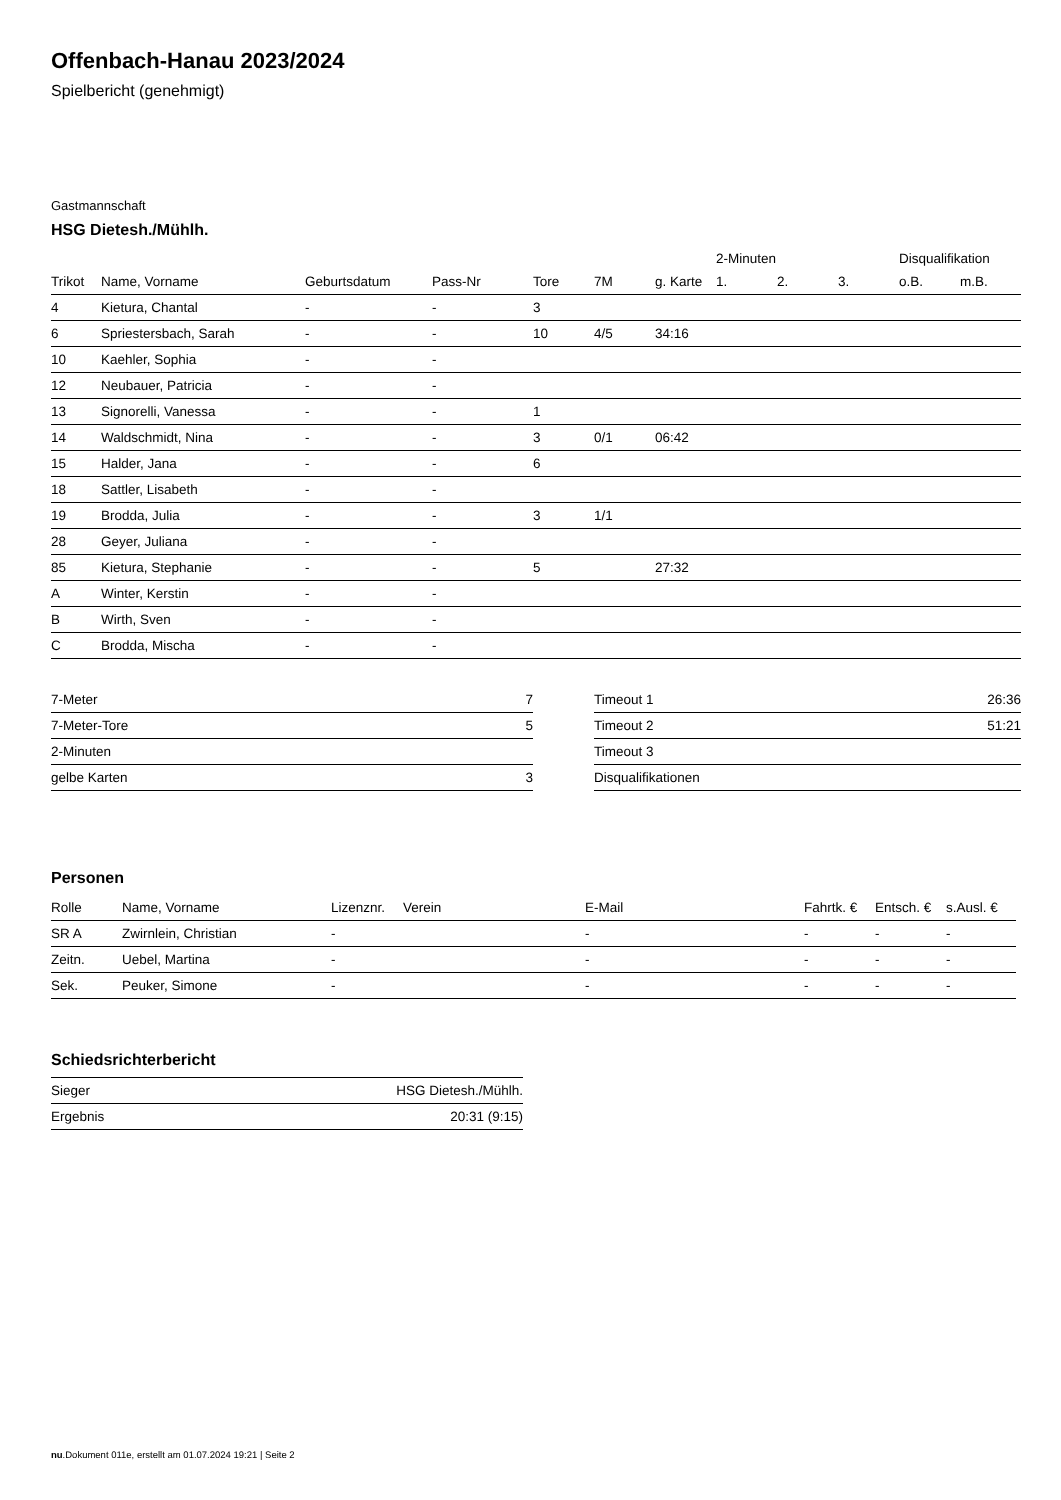Offenbach-Hanau 2023/2024
Spielbericht (genehmigt)
Gastmannschaft
HSG Dietesh./Mühlh.
| | | | | | | | 2-Minuten | | | Disqualifikation | |
| --- | --- | --- | --- | --- | --- | --- | --- | --- | --- | --- | --- |
| Trikot | Name, Vorname | Geburtsdatum | Pass-Nr | Tore | 7M | g. Karte | 1. | 2. | 3. | o.B. | m.B. |
| 4 | Kietura, Chantal | - | - | 3 | | | | | | | |
| 6 | Spriestersbach, Sarah | - | - | 10 | 4/5 | 34:16 | | | | | |
| 10 | Kaehler, Sophia | - | - | | | | | | | | |
| 12 | Neubauer, Patricia | - | - | | | | | | | | |
| 13 | Signorelli, Vanessa | - | - | 1 | | | | | | | |
| 14 | Waldschmidt, Nina | - | - | 3 | 0/1 | 06:42 | | | | | |
| 15 | Halder, Jana | - | - | 6 | | | | | | | |
| 18 | Sattler, Lisabeth | - | - | | | | | | | | |
| 19 | Brodda, Julia | - | - | 3 | 1/1 | | | | | | |
| 28 | Geyer, Juliana | - | - | | | | | | | | |
| 85 | Kietura, Stephanie | - | - | 5 | | 27:32 | | | | | |
| A | Winter, Kerstin | - | - | | | | | | | | |
| B | Wirth, Sven | - | - | | | | | | | | |
| C | Brodda, Mischa | - | - | | | | | | | | |
| 7-Meter | 7 |
| 7-Meter-Tore | 5 |
| 2-Minuten | |
| gelbe Karten | 3 |
| Timeout 1 | 26:36 |
| Timeout 2 | 51:21 |
| Timeout 3 | |
| Disqualifikationen | |
Personen
| Rolle | Name, Vorname | Lizenznr. | Verein | E-Mail | Fahrtk. € | Entsch. € | s.Ausl. € |
| --- | --- | --- | --- | --- | --- | --- | --- |
| SR A | Zwirnlein, Christian | - | | - | - | - | - |
| Zeitn. | Uebel, Martina | - | | - | - | - | - |
| Sek. | Peuker, Simone | - | | - | - | - | - |
Schiedsrichterbericht
| Sieger | HSG Dietesh./Mühlh. |
| Ergebnis | 20:31 (9:15) |
nu.Dokument 011e, erstellt am 01.07.2024 19:21 | Seite 2